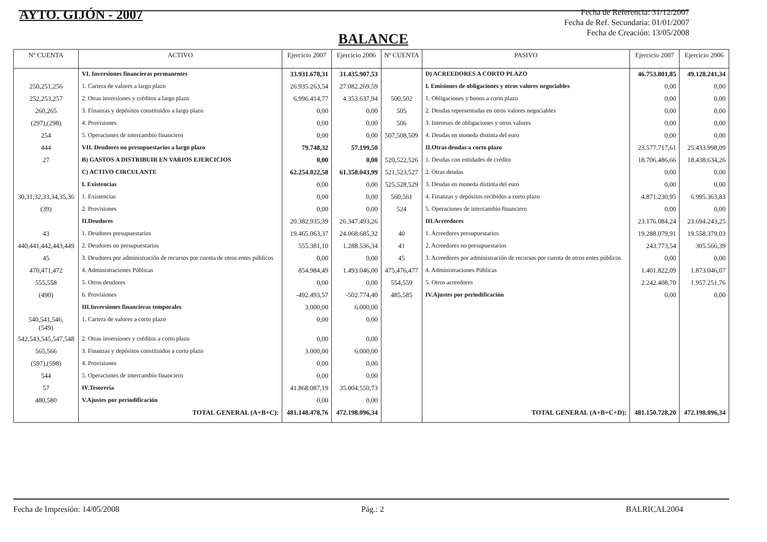AYTO. GIJÓN - 2007
Fecha de Referencia: 31/12/2007
Fecha de Ref. Secundaria: 01/01/2007
Fecha de Creación: 13/05/2008
BALANCE
| Nº CUENTA | ACTIVO | Ejercicio 2007 | Ejercicio 2006 | Nº CUENTA | PASIVO | Ejercicio 2007 | Ejercicio 2006 |
| --- | --- | --- | --- | --- | --- | --- | --- |
| | VI. Inversiones financieras permanentes | 33.931.678,31 | 31.435.907,53 | | D) ACREEDORES A CORTO PLAZO | 46.753.801,85 | 49.128.241,34 |
| 250,251,256 | 1. Cartera de valores a largo plazo | 26.935.263,54 | 27.082.269,59 | | I. Emisiones de obligaciones y otros valores negociables | 0,00 | 0,00 |
| 252,253,257 | 2. Otras inversiones y créditos a largo plazo | 6.996.414,77 | 4.353.637,94 | 500,502 | 1. Obligaciones y bonos a corto plazo | 0,00 | 0,00 |
| 260,265 | 3. Finanzas y depósitos constituidos a largo plazo | 0,00 | 0,00 | 505 | 2. Deudas representadas en otros valores negociables | 0,00 | 0,00 |
| (297),(298) | 4. Provisiones | 0,00 | 0,00 | 506 | 3. Intereses de obligaciones y otros valores | 0,00 | 0,00 |
| 254 | 5. Operaciones de intercambio financiero | 0,00 | 0,00 | 507,508,509 | 4. Deudas en moneda distinta del euro | 0,00 | 0,00 |
| 444 | VII. Deudores no presupuestarios a largo plazo | 79.748,32 | 57.199,50 | | II.Otras deudas a corto plazo | 23.577.717,61 | 25.433.998,09 |
| 27 | B) GASTOS A DISTRIBUIR EN VARIOS EJERCICIOS | 0,00 | 0,00 | 520,522,526 | 1. Deudas con entidades de crédito | 18.706.486,66 | 18.438.634,26 |
| | C) ACTIVO CIRCULANTE | 62.254.022,58 | 61.358.043,99 | 521,523,527 | 2. Otras deudas | 0,00 | 0,00 |
| | I. Existencias | 0,00 | 0,00 | 525,528,529 | 3. Deudas en moneda distinta del euro | 0,00 | 0,00 |
| 30,31,32,33,34,35,36 | 1. Existencias | 0,00 | 0,00 | 560,561 | 4. Finanzas y depósitos recibidos a corto plazo | 4.871.230,95 | 6.995.363,83 |
| (39) | 2. Provisiones | 0,00 | 0,00 | 524 | 5. Operaciones de intercambio financiero | 0,00 | 0,00 |
| | II.Deudores | 20.382.935,39 | 26.347.493,26 | | III.Acreedores | 23.176.084,24 | 23.694.243,25 |
| 43 | 1. Deudores presupuestarios | 19.465.063,37 | 24.068.685,32 | 40 | 1. Acreedores presupuestarios | 19.288.079,91 | 19.558.379,03 |
| 440,441,442,443,449 | 2. Deudores no presupuestarios | 555.381,10 | 1.288.536,34 | 41 | 2. Acreedores no presupuestarios | 243.773,54 | 305.566,39 |
| 45 | 3. Deudores por administración de recursos por cuenta de otros entes públicos | 0,00 | 0,00 | 45 | 3. Acreedores por administración de recursos por cuenta de otros entes públicos | 0,00 | 0,00 |
| 470,471,472 | 4. Administraciones Públicas | 854.984,49 | 1.493.046,00 | 475,476,477 | 4. Administraciones Públicas | 1.401.822,09 | 1.873.046,07 |
| 555,558 | 5. Otros deudores | 0,00 | 0,00 | 554,559 | 5. Otros acreedores | 2.242.408,70 | 1.957.251,76 |
| (490) | 6. Provisiones | -492.493,57 | -502.774,40 | 485,585 | IV.Ajustes por periodificación | 0,00 | 0,00 |
| | III.Inversiones financieras temporales | 3.000,00 | 6.000,00 | | | | |
| 540,541,546, (549) | 1. Cartera de valores a corto plazo | 0,00 | 0,00 | | | | |
| 542,543,545,547,548 | 2. Otras inversiones y créditos a corto plazo | 0,00 | 0,00 | | | | |
| 565,566 | 3. Finanzas y depósitos constituidos a corto plazo | 3.000,00 | 6.000,00 | | | | |
| (597),(598) | 4. Provisiones | 0,00 | 0,00 | | | | |
| 544 | 5. Operaciones de intercambio financiero | 0,00 | 0,00 | | | | |
| 57 | IV.Tesorería | 41.868.087,19 | 35.004.550,73 | | | | |
| 480,580 | V.Ajustes por periodificación | 0,00 | 0,00 | | | | |
| | TOTAL GENERAL (A+B+C): | 481.148.478,76 | 472.198.096,34 | | TOTAL GENERAL (A+B+C+D): | 481.150.728,20 | 472.198.096,34 |
Fecha de Impresión: 14/05/2008 Pág.: 2 BALRICAL2004